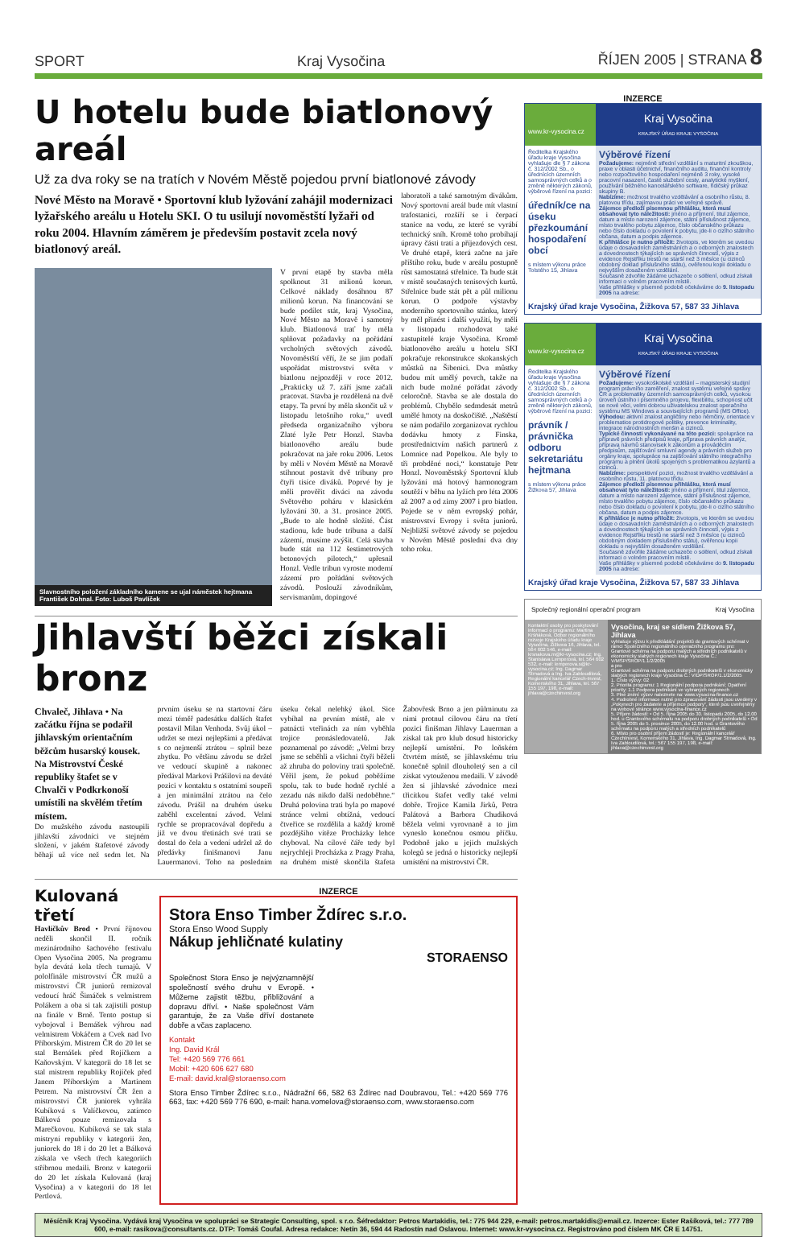SPORT Kraj Vysočina ŘÍJEN 2005 | STRANA 8
U hotelu bude biatlonový areál
Už za dva roky se na tratích v Novém Městě pojedou první biatlonové závody
Nové Město na Moravě • Sportovní klub lyžování zahájil modernizaci lyžařského areálu u Hotelu SKI. O tu usilují novoměstští lyžaři od roku 2004. Hlavním záměrem je především postavit zcela nový biatlonový areál.
Slavnostního položení základního kamene se ujal náměstek hejtmana František Dohnal. Foto: Luboš Pavlíček
V první etapě by stavba měla spolknout 31 milionů korun. Celkové náklady dosáhnou 87 milionů korun. Na financování se bude podílet stát, kraj Vysočina, Nové Město na Moravě i samotný klub. Biatlonová trať by měla splňovat požadavky na pořádání vrcholných světových závodů. Novoměstští věří, že se jim podaří uspořádat mistrovství světa v biatlonu nejpozději v roce 2012. „Prakticky už 7. září jsme začali pracovat. Stavba je rozdělená na dvě etapy. Ta první by měla skončit už v listopadu letošního roku,“ uvedl předseda organizačního výboru Zlaté lyže Petr Honzl. Stavba biatlonového areálu bude pokračovat na jaře roku 2006. Letos by měli v Novém Městě na Moravě stihnout postavit dvě tribuny pro čtyři tisíce diváků. Poprvé by je měli prověřit diváci na závodu Světového poháru v klasickém lyžování 30. a 31. prosince 2005. „Bude to ale hodně složité. Část stadionu, kde bude tribuna a další zázemí, musíme zvýšit. Celá stavba bude stát na 112 šestimetrových betonových pilotech,“ upřesnil Honzl. Vedle tribun vyroste moderní zázemí pro pořádání světových závodů. Poslouží závodníkům, servismanům, dopingové
laboratoři a také samotným divákům. Nový sportovní areál bude mít vlastní trafostanici, rozšíří se i čerpací stanice na vodu, ze které se vyrábí technický sníh. Kromě toho probíhají úpravy části tratí a příjezdových cest. Ve druhé etapě, která začne na jaře příštího roku, bude v areálu postupně růst samostatná střelnice. Ta bude stát v místě současných tenisových kurtů. Střelnice bude stát pět a půl milionu korun. O podpoře výstavby moderního sportovního stánku, který by měl přinést i další využití, by měli v listopadu rozhodovat také zastupitelé kraje Vysočina. Kromě biatlonového areálu u hotelu SKI pokračuje rekonstrukce skokanských můstků na Šibenici. Dva můstky budou mít umělý povrch, takže na nich bude možné pořádat závody celoročně. Stavba se ale dostala do problémů. Chybělo sedmdesát metrů umělé hmoty na doskočiště. „Naštěstí se nám podařilo zorganizovat rychlou dodávku hmoty z Finska, prostřednictvím našich partnerů z Lomnice nad Popelkou. Ale byly to tři probděné noci,“ konstatuje Petr Honzl. Novoměstský Sportovní klub lyžování má hotový harmonogram soutěží v běhu na lyžích pro léta 2006 až 2007 a od zimy 2007 i pro biatlon. Pojede se v něm evropský pohár, mistrovství Evropy i světa juniorů. Nejbližší světové závody se pojedou v Novém Městě poslední dva dny toho roku.
Jihlavští běžci získali bronz
Chvaleč, Jihlava • Na začátku října se podařil jihlavským orientačním běžcům husarský kousek. Na Mistrovství České republiky štafet se v Chvalči v Podkrkonoší umístili na skvělém třetím místem.
Do mužského závodu nastoupili jihlavští závodníci ve stejném složení, v jakém štafetové závody běhají už více než sedm let. Na prvním úseku se na startovní čáru mezi téměř padesátku dalších štafet postavil Milan Venhoda. Svůj úkol – udržet se mezi nejlepšími a předávat s co nejmenší ztrátou – splnil beze zbytku. Po většinu závodu se držel ve vedoucí skupině a nakonec předával Markovi Prášilovi na deváté pozici v kontaktu s ostatními soupeři a jen minimální ztrátou na čelo závodu. Prášil na druhém úseku zaběhl excelentní závod. Velmi rychle se propracovával dopředu a již ve dvou třetinách své trati se dostal do čela a vedení udržel až do předávky finišmanovi Janu Lauermanovi. Toho na posledním úseku čekal nelehký úkol. Sice vybíhal na prvním místě, ale v patnácti vteřinách za ním vyběhla trojice pronásledovatelů. Jak poznamenal po závodě: „Velmi brzy jsme se seběhli a všichni čtyři běželi až zhruba do poloviny trati společně. Věřil jsem, že pokud poběžíme spolu, tak to bude hodně rychlé a zezadu nás nikdo další nedoběhne.“ Druhá polovina trati byla po mapové stránce velmi obtížná, vedoucí čtveřice se rozdělila a každý kromě pozdějšího vítěze Procházky lehce chyboval. Na cílové čáře tedy byl nejrychleji Procházka z Pragy Praha, na druhém místě skončila štafeta Žabovřesk Brno a jen půlminutu za nimi protnul cílovou čáru na třetí pozici finišman Jihlavy Lauerman a získal tak pro klub dosud historicky nejlepší umístění. Po loňském čtvrtém místě, se jihlavskému triu konečně splnil dlouholetý sen a cíl získat vytouženou medaili. V závodě žen si jihlavské závodnice mezi třicítkou štafet vedly také velmi dobře. Trojice Kamila Jirků, Petra Palátová a Barbora Chudíková běžela velmi vyrovnaně a to jim vyneslo konečnou osmou příčku. Podobně jako u jejich mužských kolegů se jedná o historicky nejlepší umístění na mistrovství ČR.
Kulovaná třetí
Havlíčkův Brod • První říjnovou neděli skončil II. ročník mezinárodního šachového festivalu Open Vysočina 2005. Na programu byla devátá kola třech turnajů. V pololfinále mistrovství ČR mužů a mistrovství ČR juniorů remizoval vedoucí hráč Šimáček s velmistrem Polákem a oba si tak zajistili postup na finále v Brně. Tento postup si vybojoval i Bernášek výhrou nad velmistrem Vokáčem a Cvek nad Ivo Příborským. Mistrem ČR do 20 let se stal Bernášek před Rojíčkem a Kaňovským. V kategorii do 18 let se stal mistrem republiky Rojíček před Janem Příborským a Martinem Petrem. Na mistrovství ČR žen a mistrovství ČR juniorek vyhrála Kubíková s Valíčkovou, zatímco Bálková pouze remizovala s Marečkovou. Kubíková se tak stala mistryní republiky v kategorii žen, juniorek do 18 i do 20 let a Bálková získala ve všech třech kategoriích stříbrnou medaili. Bronz v kategorii do 20 let získala Kulovaná (kraj Vysočina) a v kategorii do 18 let Pertlová.
INZERCE
Stora Enso Timber Ždírec s.r.o.
Stora Enso Wood Supply
Nákup jehličnaté kulatiny
STORAENSO
Společnost Stora Enso je nejvýznamnější společností svého druhu v Evropě. • Můžeme zajistit těžbu, přibližování a dopravu dříví. • Naše společnost Vám garantuje, že za Vaše dříví dostanete dobře a včas zaplaceno.
Kontakt
Ing. David Král
Tel: +420 569 776 661
Mobil: +420 606 627 680
E-mail: david.kral@storaenso.com
Stora Enso Timber Ždírec s.r.o., Nádražní 66, 582 63 Ždírec nad Doubravou, Tel.: +420 569 776 663, fax: +420 569 776 690, e-mail: hana.vomelova@storaenso.com, www.storaenso.com
INZERCE
www.kr-vysocina.cz
Kraj Vysočina
KRAJSKÝ ÚŘAD KRAJE VYSOČINA
Ředitelka Krajského úřadu kraje Vysočina vyhlašuje dle § 7 zákona č. 312/2002 Sb., o úřednících územních samosprávných celků a o změně některých zákonů, výběrové řízení na pozici:
úředník/ce na úseku přezkoumání hospodaření obcí
s místem výkonu práce Tolstého 15, Jihlava
Výběrové řízení
Požadujeme: nejméně střední vzdělání s maturitní zkouškou, praxe v oblasti účetnictví, finančního auditu, finanční kontroly nebo rozpočtového hospodaření nejméně 3 roky, vysoké pracovní nasazení, časté služební cesty, analytické myšlení, používání běžného kancelářského software, řidičský průkaz skupiny B.
Nabízíme: možnost trvalého vzdělávání a osobního růstu, 8. platovou třídu, zajímavou práci ve veřejné správě.
Zájemce předloží písemnou přihlášku, která musí obsahovat tyto náležitosti: jméno a příjmení, titul zájemce, datum a místo narození zájemce, státní příslušnost zájemce, místo trvalého pobytu zájemce, číslo občanského průkazu nebo číslo dokladu o povolení k pobytu, jde-li o cizího státního občana, datum a podpis zájemce.
K přihlášce je nutno přiložit: životopis, ve kterém se uvedou údaje o dosavadních zaměstnáních a o odborných znalostech a dovednostech týkajících se správních činností, výpis z evidence Rejstříku trestů ne starší než 3 měsíce (u cizinců obdobný doklad příslušného státu), ověřenou kopii dokladu o nejvyšším dosaženém vzdělání.
Současně zdvořile žádáme uchazeče o sdělení, odkud získali informaci o volném pracovním místě.
Vaše přihlášky v písemné podobě očekáváme do 9. listopadu 2005 na adrese:
Krajský úřad kraje Vysočina, Žižkova 57, 587 33 Jihlava
www.kr-vysocina.cz
Kraj Vysočina
KRAJSKÝ ÚŘAD KRAJE VYSOČINA
Ředitelka Krajského úřadu kraje Vysočina vyhlašuje dle § 7 zákona č. 312/2002 Sb., o úřednících územních samosprávných celků a o změně některých zákonů, výběrové řízení na pozici:
právník / právnička odboru sekretariátu hejtmana
s místem výkonu práce Žižkova 57, Jihlava
Výběrové řízení
Požadujeme: vysokoškolské vzdělání – magisterský studijní program právního zaměření, znalost systému veřejné správy ČR a problematiky územních samosprávných celků, vysokou úroveň ústního i písemného projevu, flexibilitu, schopnost učit se nové věci, velmi dobrou uživatelskou znalost operačního systému MS Windows a souvisejících programů (MS Office).
Výhodou: aktivní znalost angličtiny nebo němčiny, orientace v problematice protidrogové politiky, prevence kriminality, integrace národnostních menšin a cizinců.
Typické činnosti vykonávané na této pozici: spolupráce na přípravě právních předpisů kraje, příprava právních analýz, příprava návrhů stanovisek k zákonům a prováděcím předpisům, zajišťování smluvní agendy a právních služeb pro orgány kraje, spolupráce na zajišťování státního integračního programu a plnění úkolů spojených s problematikou azylantů a cizinců.
Nabízíme: perspektivní pozici, možnost trvalého vzdělávání a osobního růstu, 11. platovou třídu.
Zájemce předloží písemnou přihlášku, která musí obsahovat tyto náležitosti: jméno a příjmení, titul zájemce, datum a místo narození zájemce, státní příslušnost zájemce, místo trvalého pobytu zájemce, číslo občanského průkazu nebo číslo dokladu o povolení k pobytu, jde-li o cizího státního občana, datum a podpis zájemce.
K přihlášce je nutno přiložit: životopis, ve kterém se uvedou údaje o dosavadních zaměstnáních a o odborných znalostech a dovednostech týkajících se správních činností, výpis z evidence Rejstříku trestů ne starší než 3 měsíce (u cizinců obdobným dokladem příslušného státu), ověřenou kopii dokladu o nejvyšším dosaženém vzdělání.
Současně zdvořile žádáme uchazeče o sdělení, odkud získali informaci o volném pracovním místě.
Vaše přihlášky v písemné podobě očekáváme do 9. listopadu 2005 na adrese:
Krajský úřad kraje Vysočina, Žižkova 57, 587 33 Jihlava
Společný regionální operační program Kraj Vysočina
Kontaktní osoby pro poskytování informací o programu: Martina Kršňáková, Odbor regionálního rozvoje Krajského úřadu kraje Vysočina, Žižkova 16, Jihlava, tel. 564 602 546, e-mail: krsnakova.m@kr-vysocina.cz; Ing. Stanislava Lemperová, tel. 564 602 532, e-mail: lemperova.s@kr-vysocina.cz; Ing. Dagmar Strnadová a Ing. Iva Zabloudilová, Regionální kancelář Czech-Invest, Komenského 31, Jihlava, tel. 567 155 197, 198, e-mail: jihlava@czechinvest.org
Vysočina, kraj se sídlem Žižkova 57, Jihlava
vyhlašuje výzvu k předkládání projektů do grantových schémat v rámci Společného regionálního operačního programu pro:
Grantové schéma na podporu malých a středních podnikatelů v ekonomicky slabých regionech kraje Vysočina Č.: V/MSP/SROP/1.1/2/2005
a pro
Grantové schéma na podporu drobných podnikatelů v ekonomicky slabých regionech kraje Vysočina Č.: V/DP/SROP/1.1/2/2005
1. Číslo výzvy: 02
2. Priorita programu: 1 Regionální podpora podnikání; Opatření priority: 1.1 Podpora podnikání ve vybraných regionech
3. Plné znění výzev naleznete na: www.vysocina-finance.cz
4. Podrobné informace nutné pro zpracování žádosti jsou uvedeny v „Pokynech pro žadatele a příjemce podpory“, které jsou uveřejněny na webové stránce www.vysocina-finance.cz
5. Příjem žádostí: • Od 5. října 2005 do 30. listopadu 2005, do 12.00 hod. u Grantového schématu na podporu drobných podnikatelů • Od 5. října 2005 do 5. prosince 2005, do 12.00 hod. u Grantového schématu na podporu malých a středních podnikatelů
6. Místo pro osobní příjem žádostí je: Regionální kancelář CzechInvest, Komenského 31, Jihlava, Ing. Dagmar Strnadová, Ing. Iva Zabloudilová, tel.: 567 155 197, 198, e-mail: jihlava@czechinvest.org
Měsíčník Kraj Vysočina. Vydává kraj Vysočina ve spolupráci se Strategic Consulting, spol. s r.o. Šéfredaktor: Petros Martakidis, tel.: 775 944 229, e-mail: petros.martakidis@email.cz. Inzerce: Ester Rašíková, tel.: 777 789 600, e-mail: rasikova@consultants.cz. DTP: Tomáš Coufal. Adresa redakce: Netín 36, 594 44 Radostín nad Oslavou. Internet: www.kr-vysocina.cz. Registrováno pod číslem MK ČR E 14751.